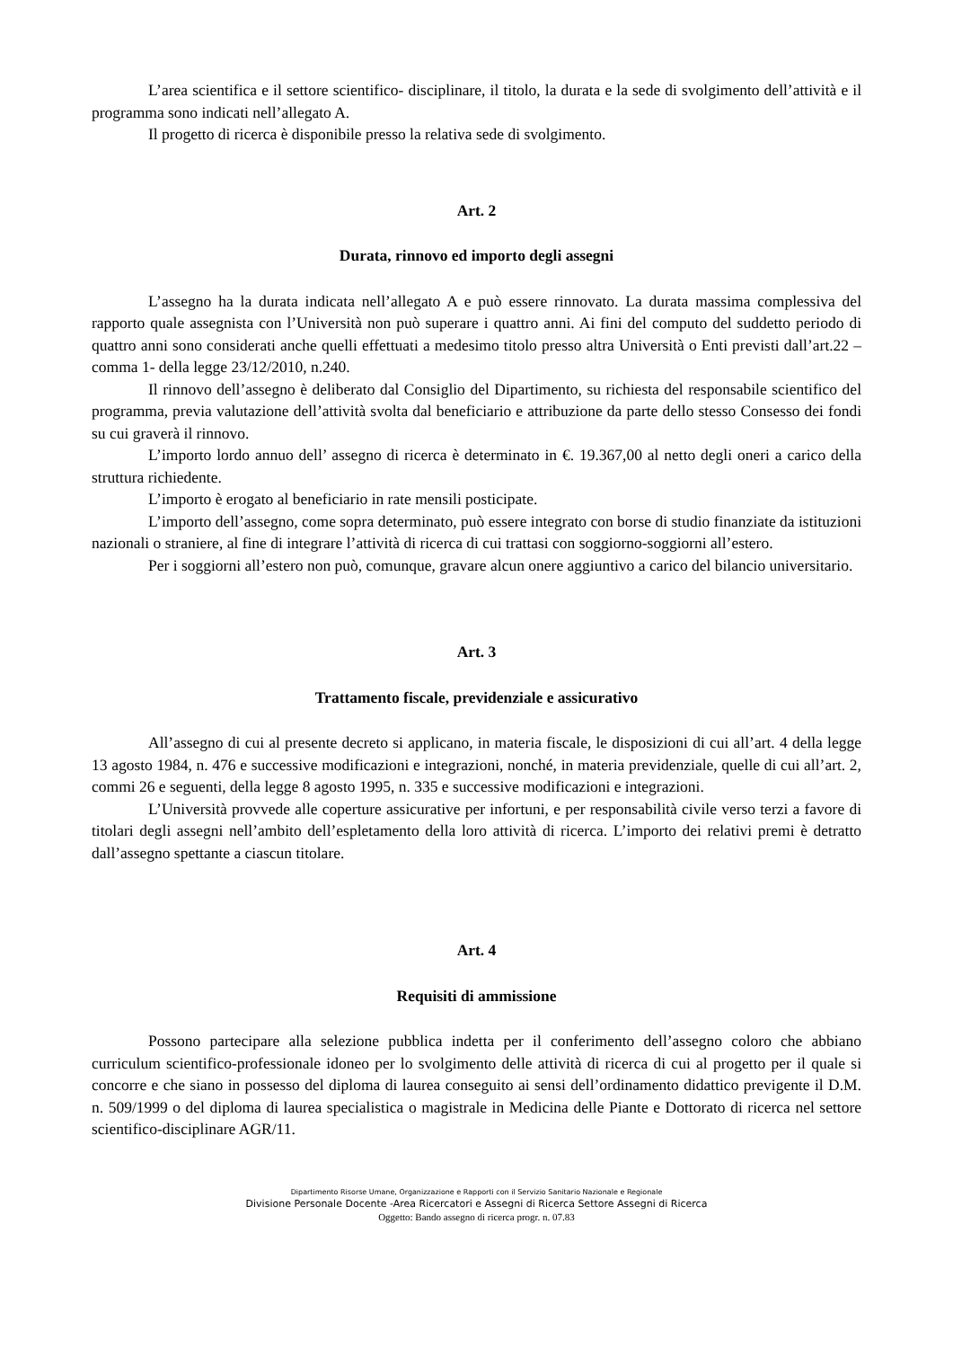L’area scientifica e il settore scientifico- disciplinare, il titolo, la durata e la sede di svolgimento dell’attività e il programma sono indicati nell’allegato A.
Il progetto di ricerca è disponibile presso la relativa sede di svolgimento.
Art. 2
Durata, rinnovo ed importo degli assegni
L’assegno ha la durata indicata nell’allegato A e può essere rinnovato. La durata massima complessiva del rapporto quale assegnista con l’Università non può superare i quattro anni. Ai fini del computo del suddetto periodo di quattro anni sono considerati anche quelli effettuati a medesimo titolo presso altra Università o Enti previsti dall’art.22 –comma 1- della legge 23/12/2010, n.240.
Il rinnovo dell’assegno è deliberato dal Consiglio del Dipartimento, su richiesta del responsabile scientifico del programma, previa valutazione dell’attività svolta dal beneficiario e attribuzione da parte dello stesso Consesso dei fondi su cui graverà il rinnovo.
L’importo lordo annuo dell’ assegno di ricerca è determinato in €. 19.367,00 al netto degli oneri a carico della struttura richiedente.
L’importo è erogato al beneficiario in rate mensili posticipate.
L’importo dell’assegno, come sopra determinato, può essere integrato con borse di studio finanziate da istituzioni nazionali o straniere, al fine di integrare l’attività di ricerca di cui trattasi con soggiorno-soggiorni all’estero.
Per i soggiorni all’estero non può, comunque, gravare alcun onere aggiuntivo a carico del bilancio universitario.
Art. 3
Trattamento fiscale, previdenziale e assicurativo
All’assegno di cui al presente decreto si applicano, in materia fiscale, le disposizioni di cui all’art. 4 della legge 13 agosto 1984, n. 476 e successive modificazioni e integrazioni, nonché, in materia previdenziale, quelle di cui all’art. 2, commi 26 e seguenti, della legge 8 agosto 1995, n. 335 e successive modificazioni e integrazioni.
L’Università provvede alle coperture assicurative per infortuni, e per responsabilità civile verso terzi a favore di titolari degli assegni nell’ambito dell’espletamento della loro attività di ricerca. L’importo dei relativi premi è detratto dall’assegno spettante a ciascun titolare.
Art. 4
Requisiti di ammissione
Possono partecipare alla selezione pubblica indetta per il conferimento dell’assegno coloro che abbiano curriculum scientifico-professionale idoneo per lo svolgimento delle attività di ricerca di cui al progetto per il quale si concorre e che siano in possesso del diploma di laurea conseguito ai sensi dell’ordinamento didattico previgente il D.M. n. 509/1999 o del diploma di laurea specialistica o magistrale in Medicina delle Piante e Dottorato di ricerca nel settore scientifico-disciplinare AGR/11.
Dipartimento Risorse Umane, Organizzazione e Rapporti con il Servizio Sanitario Nazionale e Regionale
Divisione Personale Docente -Area Ricercatori e Assegni di Ricerca Settore Assegni di Ricerca
Oggetto: Bando assegno di ricerca progr. n. 07.83